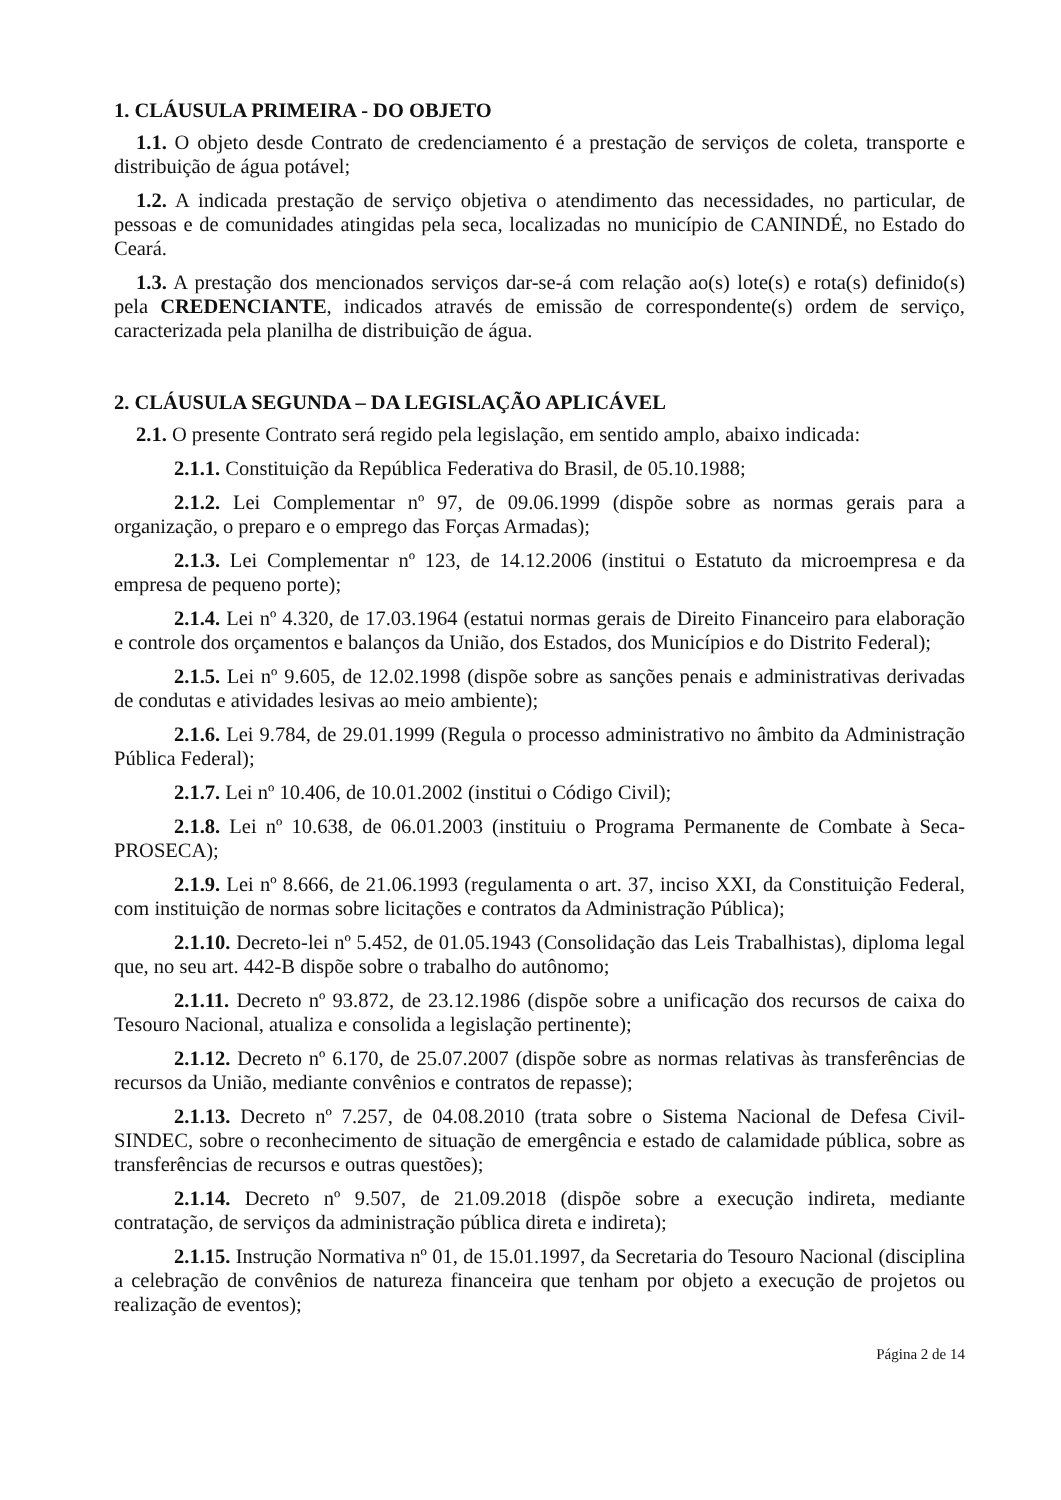1. CLÁUSULA PRIMEIRA - DO OBJETO
1.1. O objeto desde Contrato de credenciamento é a prestação de serviços de coleta, transporte e distribuição de água potável;
1.2. A indicada prestação de serviço objetiva o atendimento das necessidades, no particular, de pessoas e de comunidades atingidas pela seca, localizadas no município de CANINDÉ, no Estado do Ceará.
1.3. A prestação dos mencionados serviços dar-se-á com relação ao(s) lote(s) e rota(s) definido(s) pela CREDENCIANTE, indicados através de emissão de correspondente(s) ordem de serviço, caracterizada pela planilha de distribuição de água.
2. CLÁUSULA SEGUNDA – DA LEGISLAÇÃO APLICÁVEL
2.1. O presente Contrato será regido pela legislação, em sentido amplo, abaixo indicada:
2.1.1. Constituição da República Federativa do Brasil, de 05.10.1988;
2.1.2. Lei Complementar nº 97, de 09.06.1999 (dispõe sobre as normas gerais para a organização, o preparo e o emprego das Forças Armadas);
2.1.3. Lei Complementar nº 123, de 14.12.2006 (institui o Estatuto da microempresa e da empresa de pequeno porte);
2.1.4. Lei nº 4.320, de 17.03.1964 (estatui normas gerais de Direito Financeiro para elaboração e controle dos orçamentos e balanços da União, dos Estados, dos Municípios e do Distrito Federal);
2.1.5. Lei nº 9.605, de 12.02.1998 (dispõe sobre as sanções penais e administrativas derivadas de condutas e atividades lesivas ao meio ambiente);
2.1.6. Lei 9.784, de 29.01.1999 (Regula o processo administrativo no âmbito da Administração Pública Federal);
2.1.7. Lei nº 10.406, de 10.01.2002 (institui o Código Civil);
2.1.8. Lei nº 10.638, de 06.01.2003 (instituiu o Programa Permanente de Combate à Seca-PROSECA);
2.1.9. Lei nº 8.666, de 21.06.1993 (regulamenta o art. 37, inciso XXI, da Constituição Federal, com instituição de normas sobre licitações e contratos da Administração Pública);
2.1.10. Decreto-lei nº 5.452, de 01.05.1943 (Consolidação das Leis Trabalhistas), diploma legal que, no seu art. 442-B dispõe sobre o trabalho do autônomo;
2.1.11. Decreto nº 93.872, de 23.12.1986 (dispõe sobre a unificação dos recursos de caixa do Tesouro Nacional, atualiza e consolida a legislação pertinente);
2.1.12. Decreto nº 6.170, de 25.07.2007 (dispõe sobre as normas relativas às transferências de recursos da União, mediante convênios e contratos de repasse);
2.1.13. Decreto nº 7.257, de 04.08.2010 (trata sobre o Sistema Nacional de Defesa Civil-SINDEC, sobre o reconhecimento de situação de emergência e estado de calamidade pública, sobre as transferências de recursos e outras questões);
2.1.14. Decreto nº 9.507, de 21.09.2018 (dispõe sobre a execução indireta, mediante contratação, de serviços da administração pública direta e indireta);
2.1.15. Instrução Normativa nº 01, de 15.01.1997, da Secretaria do Tesouro Nacional (disciplina a celebração de convênios de natureza financeira que tenham por objeto a execução de projetos ou realização de eventos);
Página 2 de 14